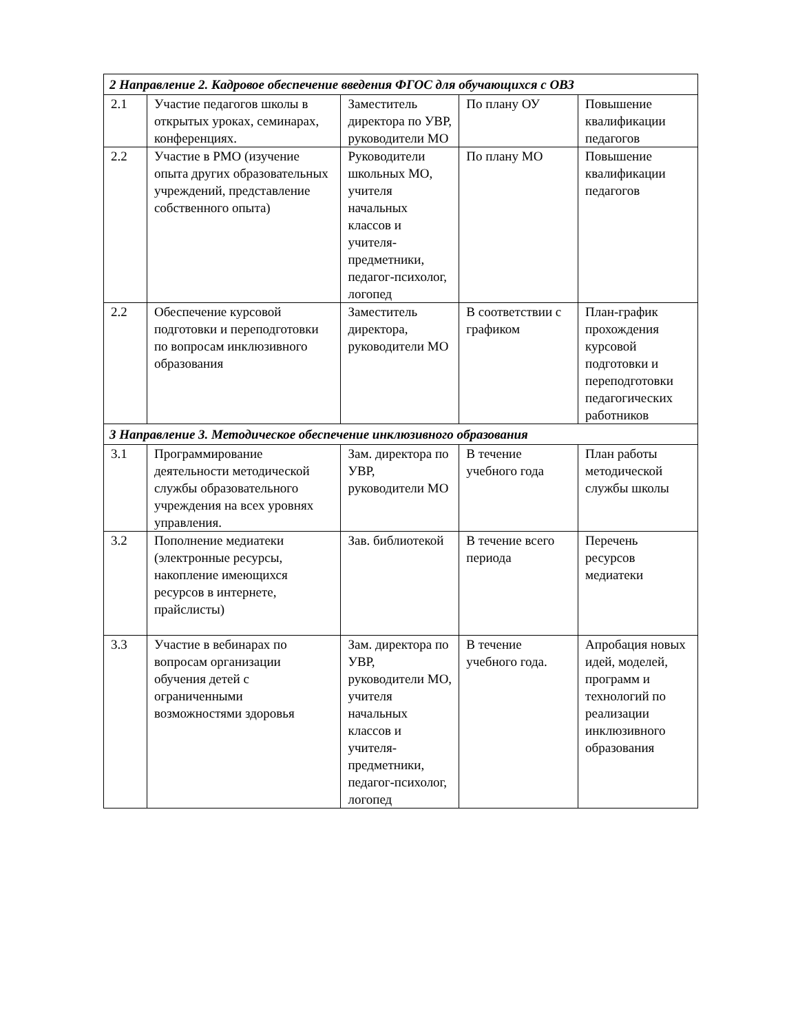| 2 Направление 2. Кадровое обеспечение введения ФГОС для обучающихся с ОВЗ | | | | |
| 2.1 | Участие педагогов школы в открытых уроках, семинарах, конференциях. | Заместитель директора по УВР, руководители МО | По плану ОУ | Повышение квалификации педагогов |
| 2.2 | Участие в РМО (изучение опыта других образовательных учреждений, представление собственного опыта) | Руководители школьных МО, учителя начальных классов и учителя-предметники, педагог-психолог, логопед | По плану МО | Повышение квалификации педагогов |
| 2.2 | Обеспечение курсовой подготовки и переподготовки по вопросам инклюзивного образования | Заместитель директора, руководители МО | В соответствии с графиком | План-график прохождения курсовой подготовки и переподготовки педагогических работников |
| 3 Направление 3. Методическое обеспечение инклюзивного образования | | | | |
| 3.1 | Программирование деятельности методической службы образовательного учреждения на всех уровнях управления. | Зам. директора по УВР, руководители МО | В течение учебного года | План работы методической службы школы |
| 3.2 | Пополнение медиатеки (электронные ресурсы, накопление имеющихся ресурсов в интернете, прайслисты) | Зав. библиотекой | В течение всего периода | Перечень ресурсов медиатеки |
| 3.3 | Участие в вебинарах по вопросам организации обучения детей с ограниченными возможностями здоровья | Зам. директора по УВР, руководители МО, учителя начальных классов и учителя-предметники, педагог-психолог, логопед | В течение учебного года. | Апробация новых идей, моделей, программ и технологий по реализации инклюзивного образования |